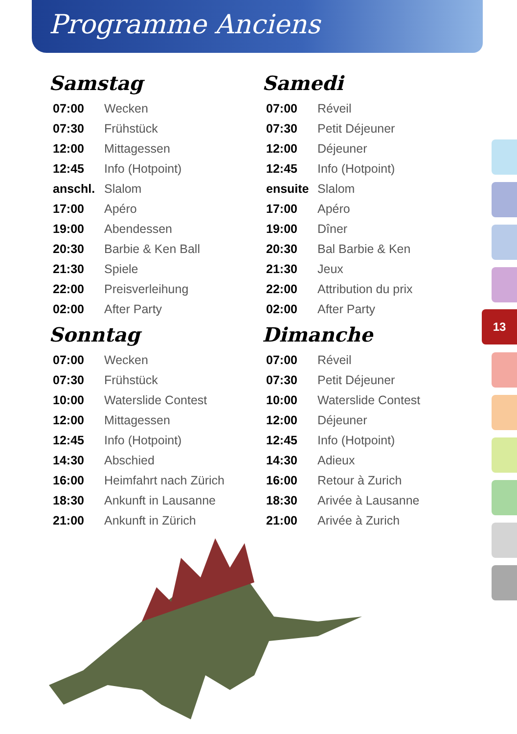Programme Anciens
Samstag
| 07:00 | Wecken |
| 07:30 | Frühstück |
| 12:00 | Mittagessen |
| 12:45 | Info (Hotpoint) |
| anschl. | Slalom |
| 17:00 | Apéro |
| 19:00 | Abendessen |
| 20:30 | Barbie & Ken Ball |
| 21:30 | Spiele |
| 22:00 | Preisverleihung |
| 02:00 | After Party |
Sonntag
| 07:00 | Wecken |
| 07:30 | Frühstück |
| 10:00 | Waterslide Contest |
| 12:00 | Mittagessen |
| 12:45 | Info (Hotpoint) |
| 14:30 | Abschied |
| 16:00 | Heimfahrt nach Zürich |
| 18:30 | Ankunft in Lausanne |
| 21:00 | Ankunft in Zürich |
Samedi
| 07:00 | Réveil |
| 07:30 | Petit Déjeuner |
| 12:00 | Déjeuner |
| 12:45 | Info (Hotpoint) |
| ensuite | Slalom |
| 17:00 | Apéro |
| 19:00 | Dîner |
| 20:30 | Bal Barbie & Ken |
| 21:30 | Jeux |
| 22:00 | Attribution du prix |
| 02:00 | After Party |
Dimanche
| 07:00 | Réveil |
| 07:30 | Petit Déjeuner |
| 10:00 | Waterslide Contest |
| 12:00 | Déjeuner |
| 12:45 | Info (Hotpoint) |
| 14:30 | Adieux |
| 16:00 | Retour à Zurich |
| 18:30 | Arivée à Lausanne |
| 21:00 | Arivée à Zurich |
13